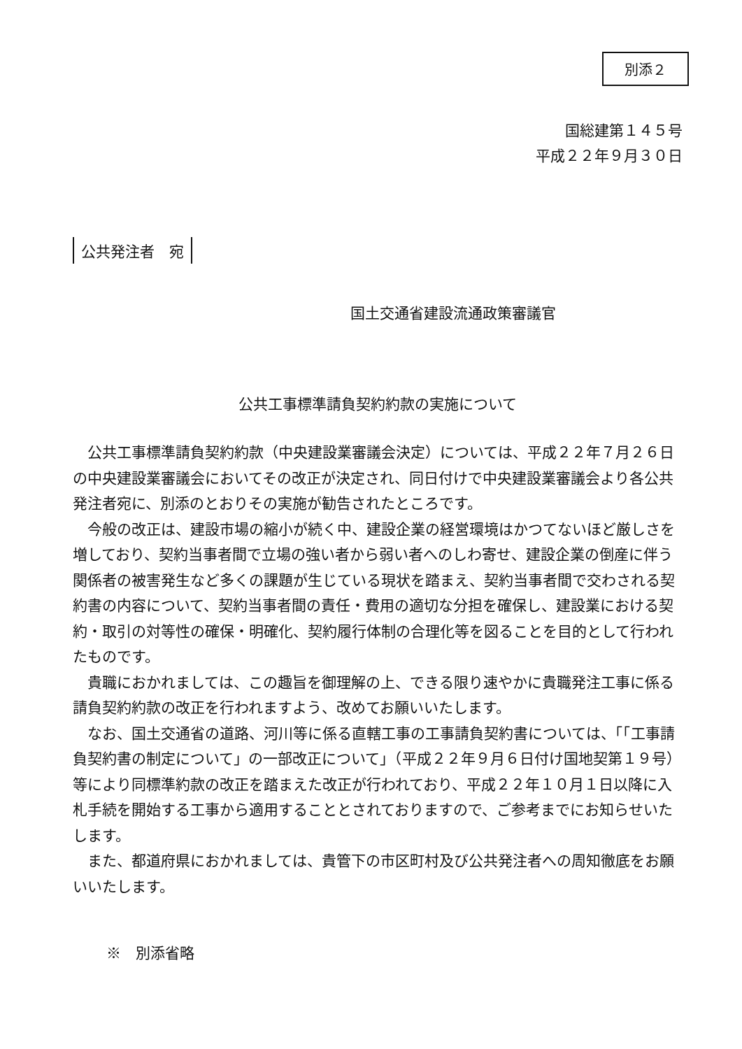別添２
国総建第１４５号
平成２２年９月３０日
公共発注者　宛
国土交通省建設流通政策審議官
公共工事標準請負契約約款の実施について
公共工事標準請負契約約款（中央建設業審議会決定）については、平成２２年７月２６日の中央建設業審議会においてその改正が決定され、同日付けで中央建設業審議会より各公共発注者宛に、別添のとおりその実施が勧告されたところです。
今般の改正は、建設市場の縮小が続く中、建設企業の経営環境はかつてないほど厳しさを増しており、契約当事者間で立場の強い者から弱い者へのしわ寄せ、建設企業の倒産に伴う関係者の被害発生など多くの課題が生じている現状を踏まえ、契約当事者間で交わされる契約書の内容について、契約当事者間の責任・費用の適切な分担を確保し、建設業における契約・取引の対等性の確保・明確化、契約履行体制の合理化等を図ることを目的として行われたものです。
貴職におかれましては、この趣旨を御理解の上、できる限り速やかに貴職発注工事に係る請負契約約款の改正を行われますよう、改めてお願いいたします。
なお、国土交通省の道路、河川等に係る直轄工事の工事請負契約書については、「「工事請負契約書の制定について」の一部改正について」（平成２２年９月６日付け国地契第１９号）等により同標準約款の改正を踏まえた改正が行われており、平成２２年１０月１日以降に入札手続を開始する工事から適用することとされておりますので、ご参考までにお知らせいたします。
また、都道府県におかれましては、貴管下の市区町村及び公共発注者への周知徹底をお願いいたします。
※　別添省略